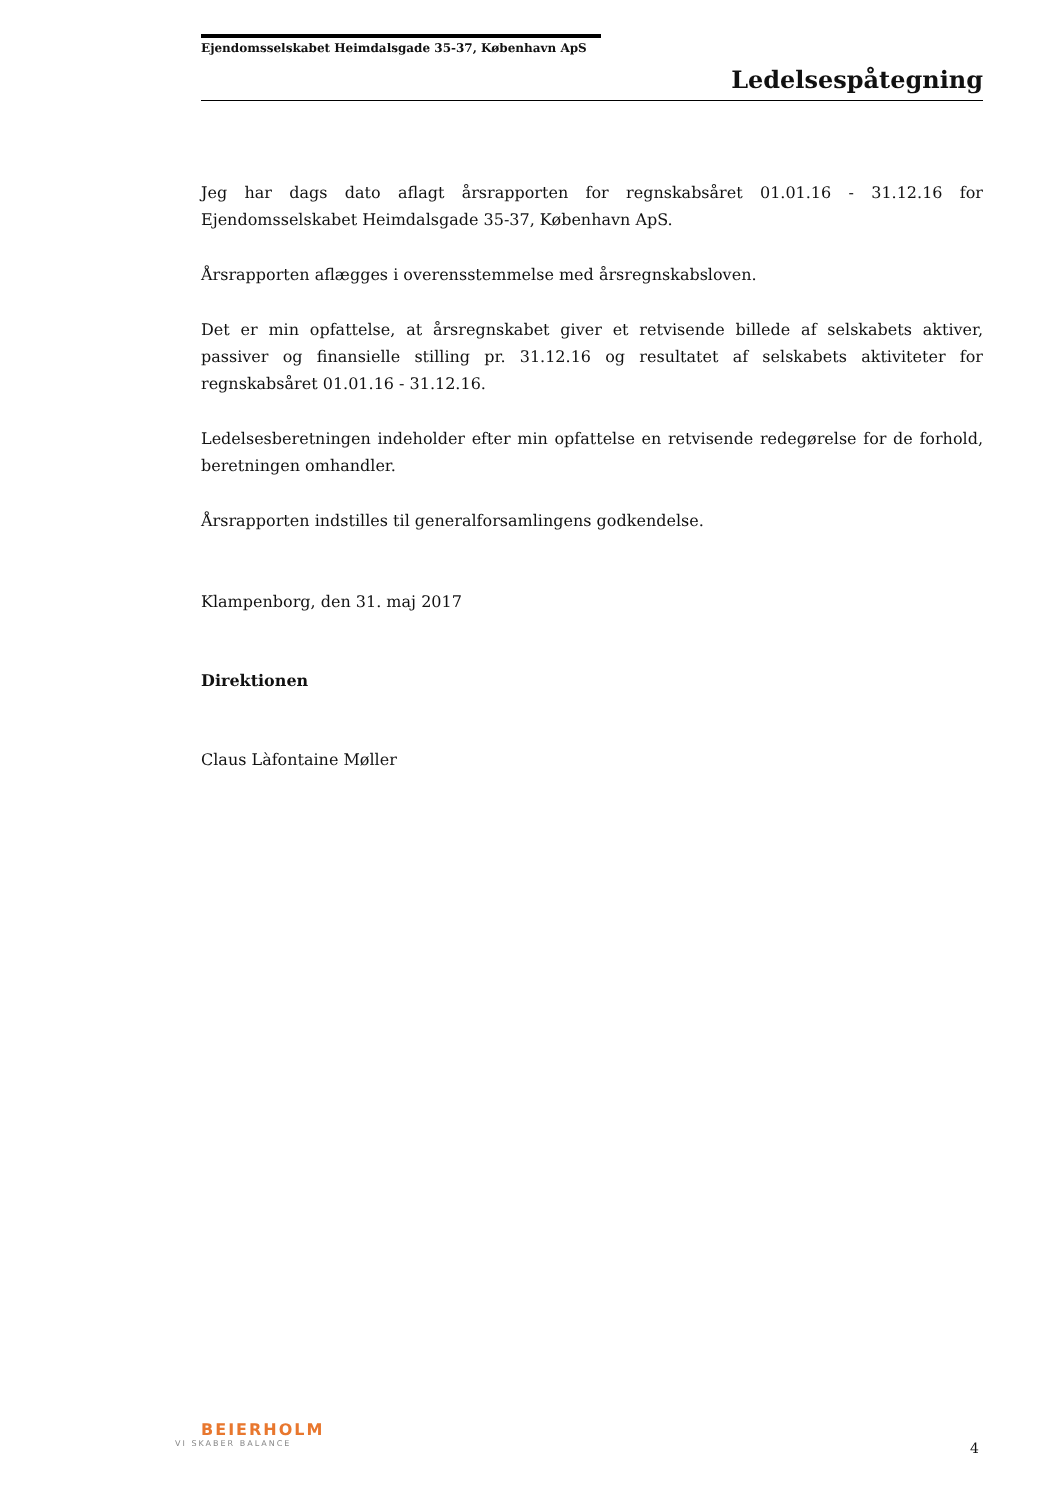Ejendomsselskabet Heimdalsgade 35-37, København ApS
Ledelsespåtegning
Jeg har dags dato aflagt årsrapporten for regnskabsåret 01.01.16 - 31.12.16 for Ejendomsselskabet Heimdalsgade 35-37, København ApS.
Årsrapporten aflægges i overensstemmelse med årsregnskabsloven.
Det er min opfattelse, at årsregnskabet giver et retvisende billede af selskabets aktiver, passiver og finansielle stilling pr. 31.12.16 og resultatet af selskabets aktiviteter for regnskabsåret 01.01.16 - 31.12.16.
Ledelsesberetningen indeholder efter min opfattelse en retvisende redegørelse for de forhold, beretningen omhandler.
Årsrapporten indstilles til generalforsamlingens godkendelse.
Klampenborg, den 31. maj 2017
Direktionen
Claus Làfontaine Møller
BEIERHOLM
VI SKABER BALANCE
4